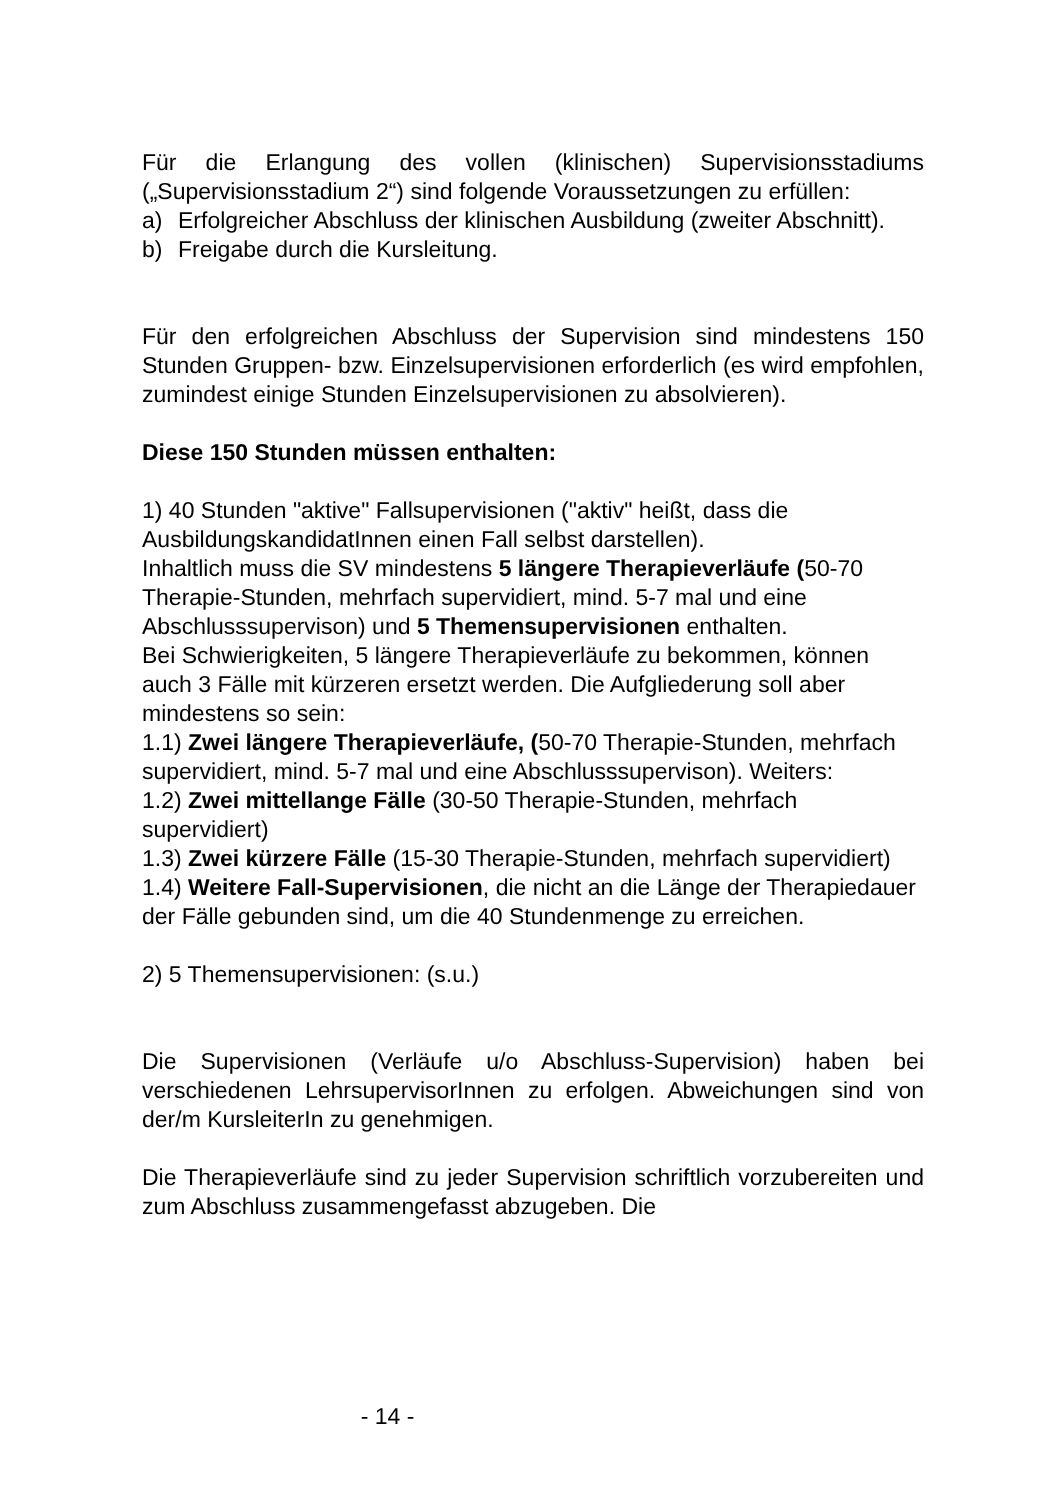Für die Erlangung des vollen (klinischen) Supervisionsstadiums („Supervisionsstadium 2“) sind folgende Voraussetzungen zu erfüllen:
a) Erfolgreicher Abschluss der klinischen Ausbildung (zweiter Abschnitt).
b) Freigabe durch die Kursleitung.
Für den erfolgreichen Abschluss der Supervision sind mindestens 150 Stunden Gruppen- bzw. Einzelsupervisionen erforderlich (es wird empfohlen, zumindest einige Stunden Einzelsupervisionen zu absolvieren).
Diese 150 Stunden müssen enthalten:
1) 40 Stunden "aktive" Fallsupervisionen ("aktiv" heißt, dass die AusbildungskandidatInnen einen Fall selbst darstellen).
Inhaltlich muss die SV mindestens 5 längere Therapieverläufe (50-70 Therapie-Stunden, mehrfach supervidiert, mind. 5-7 mal und eine Abschlusssupervison) und 5 Themensupervisionen enthalten.
Bei Schwierigkeiten, 5 längere Therapieverläufe zu bekommen, können auch 3 Fälle mit kürzeren ersetzt werden. Die Aufgliederung soll aber mindestens so sein:
1.1) Zwei längere Therapieverläufe, (50-70 Therapie-Stunden, mehrfach supervidiert, mind. 5-7 mal und eine Abschlusssupervison). Weiters:
1.2) Zwei mittellange Fälle (30-50 Therapie-Stunden, mehrfach supervidiert)
1.3) Zwei kürzere Fälle (15-30 Therapie-Stunden, mehrfach supervidiert)
1.4) Weitere Fall-Supervisionen, die nicht an die Länge der Therapiedauer der Fälle gebunden sind, um die 40 Stundenmenge zu erreichen.
2) 5 Themensupervisionen: (s.u.)
Die Supervisionen (Verläufe u/o Abschluss-Supervision) haben bei verschiedenen LehrsupervisorInnen zu erfolgen. Abweichungen sind von der/m KursleiterIn zu genehmigen.
Die Therapieverläufe sind zu jeder Supervision schriftlich vorzubereiten und zum Abschluss zusammengefasst abzugeben. Die
- 14 -